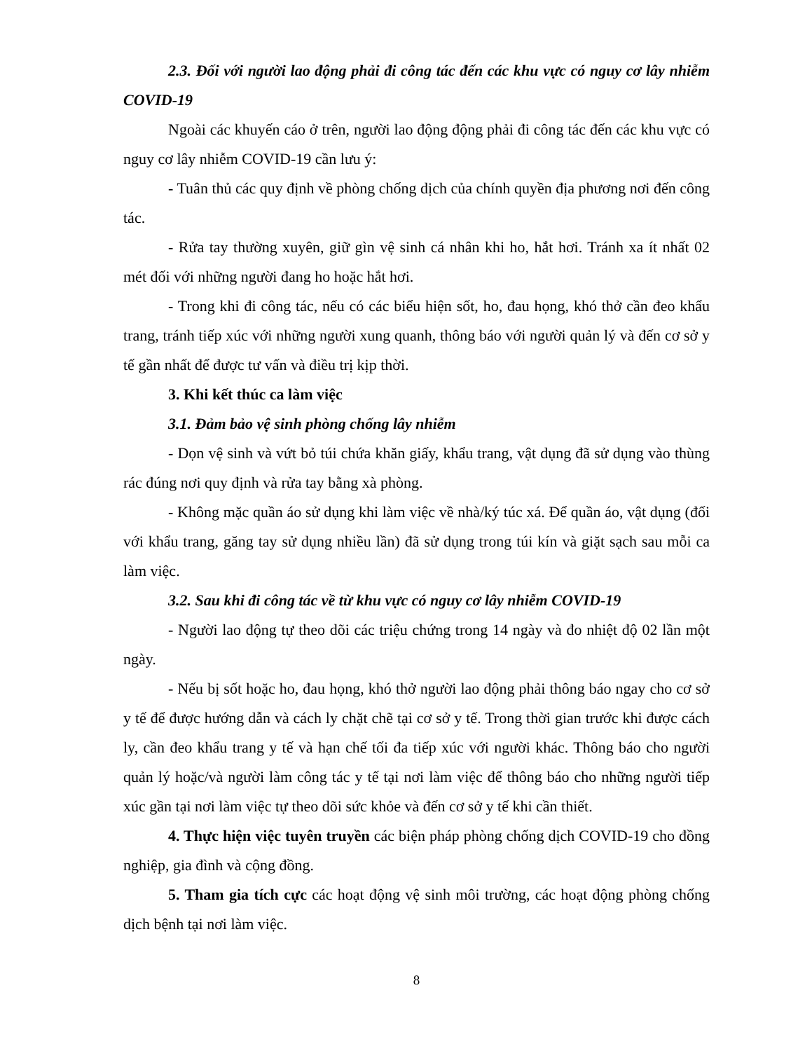2.3. Đối với người lao động phải đi công tác đến các khu vực có nguy cơ lây nhiễm COVID-19
Ngoài các khuyến cáo ở trên, người lao động động phải đi công tác đến các khu vực có nguy cơ lây nhiễm COVID-19 cần lưu ý:
- Tuân thủ các quy định về phòng chống dịch của chính quyền địa phương nơi đến công tác.
- Rửa tay thường xuyên, giữ gìn vệ sinh cá nhân khi ho, hắt hơi. Tránh xa ít nhất 02 mét đối với những người đang ho hoặc hắt hơi.
- Trong khi đi công tác, nếu có các biểu hiện sốt, ho, đau họng, khó thở cần đeo khẩu trang, tránh tiếp xúc với những người xung quanh, thông báo với người quản lý và đến cơ sở y tế gần nhất để được tư vấn và điều trị kịp thời.
3. Khi kết thúc ca làm việc
3.1. Đảm bảo vệ sinh phòng chống lây nhiễm
- Dọn vệ sinh và vứt bỏ túi chứa khăn giấy, khẩu trang, vật dụng đã sử dụng vào thùng rác đúng nơi quy định và rửa tay bằng xà phòng.
- Không mặc quần áo sử dụng khi làm việc về nhà/ký túc xá. Để quần áo, vật dụng (đối với khẩu trang, găng tay sử dụng nhiều lần) đã sử dụng trong túi kín và giặt sạch sau mỗi ca làm việc.
3.2. Sau khi đi công tác về từ khu vực có nguy cơ lây nhiễm COVID-19
- Người lao động tự theo dõi các triệu chứng trong 14 ngày và đo nhiệt độ 02 lần một ngày.
- Nếu bị sốt hoặc ho, đau họng, khó thở người lao động phải thông báo ngay cho cơ sở y tế để được hướng dẫn và cách ly chặt chẽ tại cơ sở y tế. Trong thời gian trước khi được cách ly, cần đeo khẩu trang y tế và hạn chế tối đa tiếp xúc với người khác. Thông báo cho người quản lý hoặc/và người làm công tác y tế tại nơi làm việc để thông báo cho những người tiếp xúc gần tại nơi làm việc tự theo dõi sức khỏe và đến cơ sở y tế khi cần thiết.
4. Thực hiện việc tuyên truyền các biện pháp phòng chống dịch COVID-19 cho đồng nghiệp, gia đình và cộng đồng.
5. Tham gia tích cực các hoạt động vệ sinh môi trường, các hoạt động phòng chống dịch bệnh tại nơi làm việc.
8